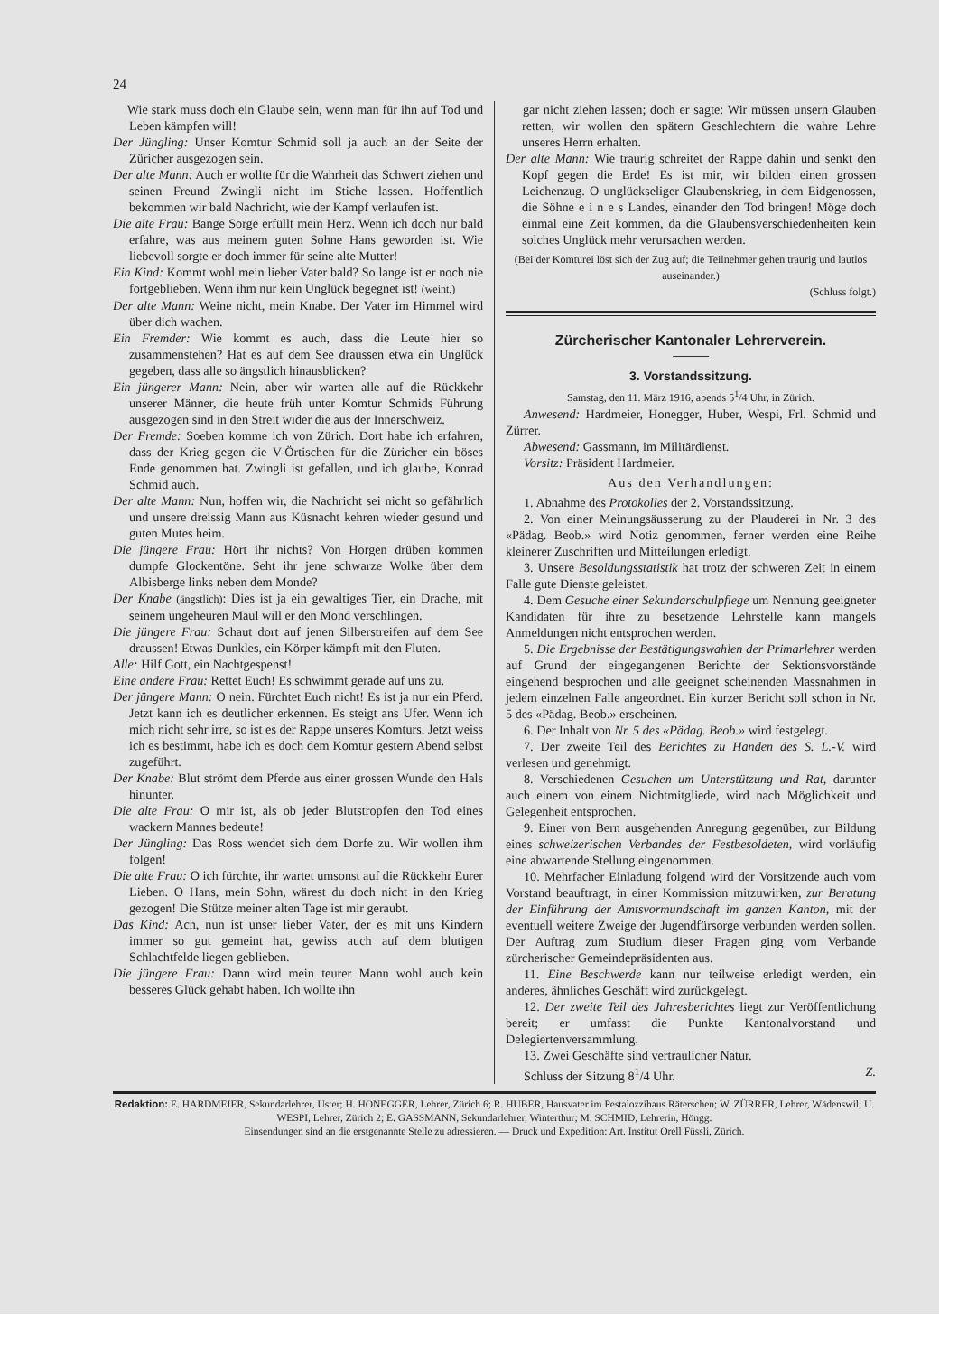24
Wie stark muss doch ein Glaube sein, wenn man für ihn auf Tod und Leben kämpfen will!
Der Jüngling: Unser Komtur Schmid soll ja auch an der Seite der Züricher ausgezogen sein.
Der alte Mann: Auch er wollte für die Wahrheit das Schwert ziehen und seinen Freund Zwingli nicht im Stiche lassen. Hoffentlich bekommen wir bald Nachricht, wie der Kampf verlaufen ist.
Die alte Frau: Bange Sorge erfüllt mein Herz. Wenn ich doch nur bald erfahre, was aus meinem guten Sohne Hans geworden ist. Wie liebevoll sorgte er doch immer für seine alte Mutter!
Ein Kind: Kommt wohl mein lieber Vater bald? So lange ist er noch nie fortgeblieben. Wenn ihm nur kein Unglück begegnet ist! (weint.)
Der alte Mann: Weine nicht, mein Knabe. Der Vater im Himmel wird über dich wachen.
Ein Fremder: Wie kommt es auch, dass die Leute hier so zusammenstehen? Hat es auf dem See draussen etwa ein Unglück gegeben, dass alle so ängstlich hinausblicken?
Ein jüngerer Mann: Nein, aber wir warten alle auf die Rückkehr unserer Männer, die heute früh unter Komtur Schmids Führung ausgezogen sind in den Streit wider die aus der Innerschweiz.
Der Fremde: Soeben komme ich von Zürich. Dort habe ich erfahren, dass der Krieg gegen die V-Örtischen für die Züricher ein böses Ende genommen hat. Zwingli ist gefallen, und ich glaube, Konrad Schmid auch.
Der alte Mann: Nun, hoffen wir, die Nachricht sei nicht so gefährlich und unsere dreissig Mann aus Küsnacht kehren wieder gesund und guten Mutes heim.
Die jüngere Frau: Hört ihr nichts? Von Horgen drüben kommen dumpfe Glockentöne. Seht ihr jene schwarze Wolke über dem Albisberge links neben dem Monde?
Der Knabe (ängstlich): Dies ist ja ein gewaltiges Tier, ein Drache, mit seinem ungeheuren Maul will er den Mond verschlingen.
Die jüngere Frau: Schaut dort auf jenen Silberstreifen auf dem See draussen! Etwas Dunkles, ein Körper kämpft mit den Fluten.
Alle: Hilf Gott, ein Nachtgespenst!
Eine andere Frau: Rettet Euch! Es schwimmt gerade auf uns zu.
Der jüngere Mann: O nein. Fürchtet Euch nicht! Es ist ja nur ein Pferd. Jetzt kann ich es deutlicher erkennen. Es steigt ans Ufer. Wenn ich mich nicht sehr irre, so ist es der Rappe unseres Komturs. Jetzt weiss ich es bestimmt, habe ich es doch dem Komtur gestern Abend selbst zugeführt.
Der Knabe: Blut strömt dem Pferde aus einer grossen Wunde den Hals hinunter.
Die alte Frau: O mir ist, als ob jeder Blutstropfen den Tod eines wackern Mannes bedeute!
Der Jüngling: Das Ross wendet sich dem Dorfe zu. Wir wollen ihm folgen!
Die alte Frau: O ich fürchte, ihr wartet umsonst auf die Rückkehr Eurer Lieben. O Hans, mein Sohn, wärest du doch nicht in den Krieg gezogen! Die Stütze meiner alten Tage ist mir geraubt.
Das Kind: Ach, nun ist unser lieber Vater, der es mit uns Kindern immer so gut gemeint hat, gewiss auch auf dem blutigen Schlachtfelde liegen geblieben.
Die jüngere Frau: Dann wird mein teurer Mann wohl auch kein besseres Glück gehabt haben. Ich wollte ihn
gar nicht ziehen lassen; doch er sagte: Wir müssen unsern Glauben retten, wir wollen den spätern Geschlechtern die wahre Lehre unseres Herrn erhalten.
Der alte Mann: Wie traurig schreitet der Rappe dahin und senkt den Kopf gegen die Erde! Es ist mir, wir bilden einen grossen Leichenzug. O unglückseliger Glaubenskrieg, in dem Eidgenossen, die Söhne e i n e s Landes, einander den Tod bringen! Möge doch einmal eine Zeit kommen, da die Glaubensverschiedenheiten kein solches Unglück mehr verursachen werden.
(Bei der Komturei löst sich der Zug auf; die Teilnehmer gehen traurig und lautlos auseinander.)
(Schluss folgt.)
Zürcherischer Kantonaler Lehrerverein.
3. Vorstandssitzung.
Samstag, den 11. März 1916, abends 5<sup>1</sup>/4 Uhr, in Zürich.
Anwesend: Hardmeier, Honegger, Huber, Wespi, Frl. Schmid und Zürrer.
Abwesend: Gassmann, im Militärdienst.
Vorsitz: Präsident Hardmeier.
Aus den Verhandlungen:
1. Abnahme des Protokolles der 2. Vorstandssitzung.
2. Von einer Meinungsäusserung zu der Plauderei in Nr. 3 des «Pädag. Beob.» wird Notiz genommen, ferner werden eine Reihe kleinerer Zuschriften und Mitteilungen erledigt.
3. Unsere Besoldungsstatistik hat trotz der schweren Zeit in einem Falle gute Dienste geleistet.
4. Dem Gesuche einer Sekundarschulpflege um Nennung geeigneter Kandidaten für ihre zu besetzende Lehrstelle kann mangels Anmeldungen nicht entsprochen werden.
5. Die Ergebnisse der Bestätigungswahlen der Primarlehrer werden auf Grund der eingegangenen Berichte der Sektionsvorstände eingehend besprochen und alle geeignet scheinenden Massnahmen in jedem einzelnen Falle angeordnet. Ein kurzer Bericht soll schon in Nr. 5 des «Pädag. Beob.» erscheinen.
6. Der Inhalt von Nr. 5 des «Pädag. Beob.» wird festgelegt.
7. Der zweite Teil des Berichtes zu Handen des S. L.-V. wird verlesen und genehmigt.
8. Verschiedenen Gesuchen um Unterstützung und Rat, darunter auch einem von einem Nichtmitgliede, wird nach Möglichkeit und Gelegenheit entsprochen.
9. Einer von Bern ausgehenden Anregung gegenüber, zur Bildung eines schweizerischen Verbandes der Festbesoldeten, wird vorläufig eine abwartende Stellung eingenommen.
10. Mehrfacher Einladung folgend wird der Vorsitzende auch vom Vorstand beauftragt, in einer Kommission mitzuwirken, zur Beratung der Einführung der Amtsvormundschaft im ganzen Kanton, mit der eventuell weitere Zweige der Jugendfürsorge verbunden werden sollen. Der Auftrag zum Studium dieser Fragen ging vom Verbande zürcherischer Gemeindepräsidenten aus.
11. Eine Beschwerde kann nur teilweise erledigt werden, ein anderes, ähnliches Geschäft wird zurückgelegt.
12. Der zweite Teil des Jahresberichtes liegt zur Veröffentlichung bereit; er umfasst die Punkte Kantonalvorstand und Delegiertenversammlung.
13. Zwei Geschäfte sind vertraulicher Natur.
Schluss der Sitzung 8<sup>1</sup>/4 Uhr. Z.
Redaktion: E. HARDMEIER, Sekundarlehrer, Uster; H. HONEGGER, Lehrer, Zürich 6; R. HUBER, Hausvater im Pestalozzihaus Räterschen; W. ZÜRRER, Lehrer, Wädenswil; U. WESPI, Lehrer, Zürich 2; E. GASSMANN, Sekundarlehrer, Winterthur; M. SCHMID, Lehrerin, Höngg.
Einsendungen sind an die erstgenannte Stelle zu adressieren. — Druck und Expedition: Art. Institut Orell Füssli, Zürich.